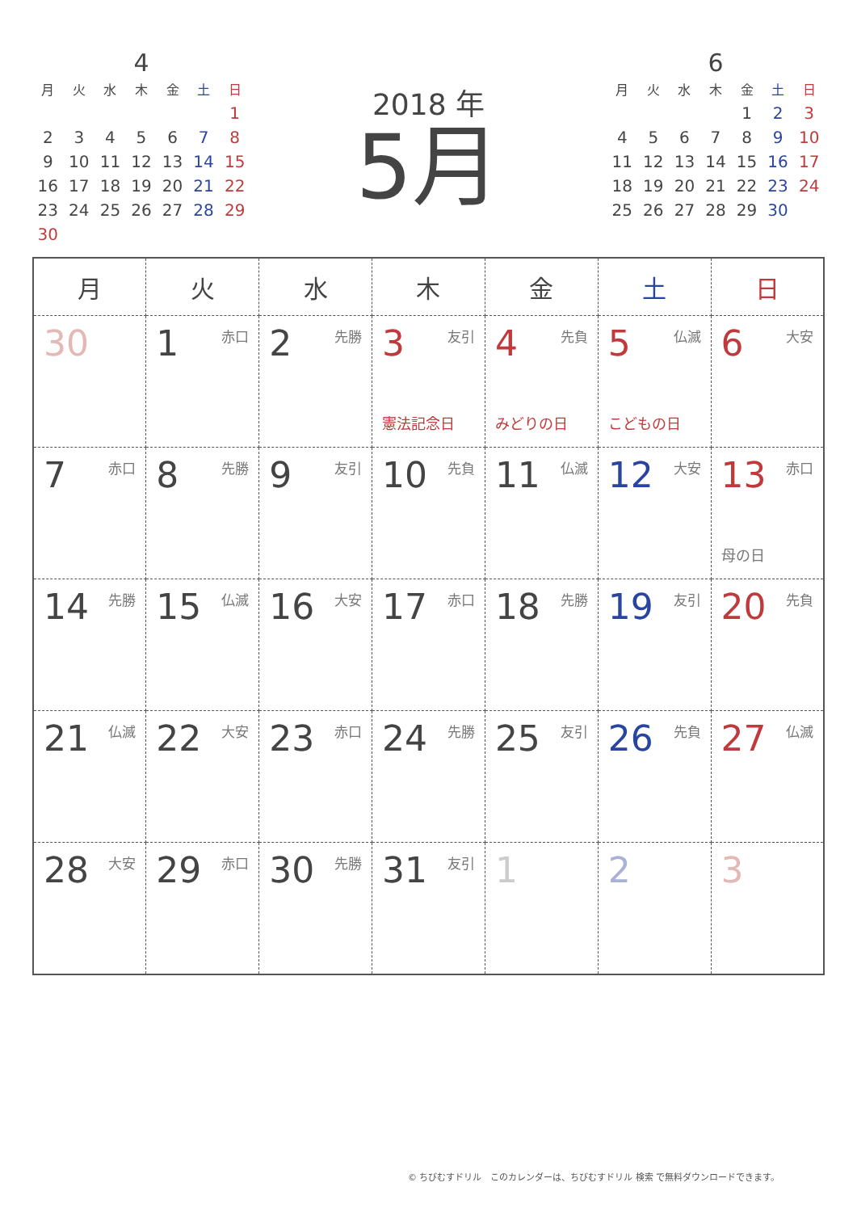4
| 月 | 火 | 水 | 木 | 金 | 土 | 日 |
| --- | --- | --- | --- | --- | --- | --- |
| | | | | | | 1 |
| 2 | 3 | 4 | 5 | 6 | 7 | 8 |
| 9 | 10 | 11 | 12 | 13 | 14 | 15 |
| 16 | 17 | 18 | 19 | 20 | 21 | 22 |
| 23 | 24 | 25 | 26 | 27 | 28 | 29 |
| 30 | | | | | | |
2018 年
5月
6
| 月 | 火 | 水 | 木 | 金 | 土 | 日 |
| --- | --- | --- | --- | --- | --- | --- |
| | | | | 1 | 2 | 3 |
| 4 | 5 | 6 | 7 | 8 | 9 | 10 |
| 11 | 12 | 13 | 14 | 15 | 16 | 17 |
| 18 | 19 | 20 | 21 | 22 | 23 | 24 |
| 25 | 26 | 27 | 28 | 29 | 30 | |
| 月 | 火 | 水 | 木 | 金 | 土 | 日 |
| --- | --- | --- | --- | --- | --- | --- |
| 30 | 1 赤口 | 2 先勝 | 3 友引 憲法記念日 | 4 先負 みどりの日 | 5 仏滅 こどもの日 | 6 大安 |
| 7 赤口 | 8 先勝 | 9 友引 | 10 先負 | 11 仏滅 | 12 大安 | 13 赤口 母の日 |
| 14 先勝 | 15 仏滅 | 16 大安 | 17 赤口 | 18 先勝 | 19 友引 | 20 先負 |
| 21 仏滅 | 22 大安 | 23 赤口 | 24 先勝 | 25 友引 | 26 先負 | 27 仏滅 |
| 28 大安 | 29 赤口 | 30 先勝 | 31 友引 | 1 | 2 | 3 |
© ちびむすドリル　このカレンダーは、ちびむすドリル 検索 で無料ダウンロードできます。